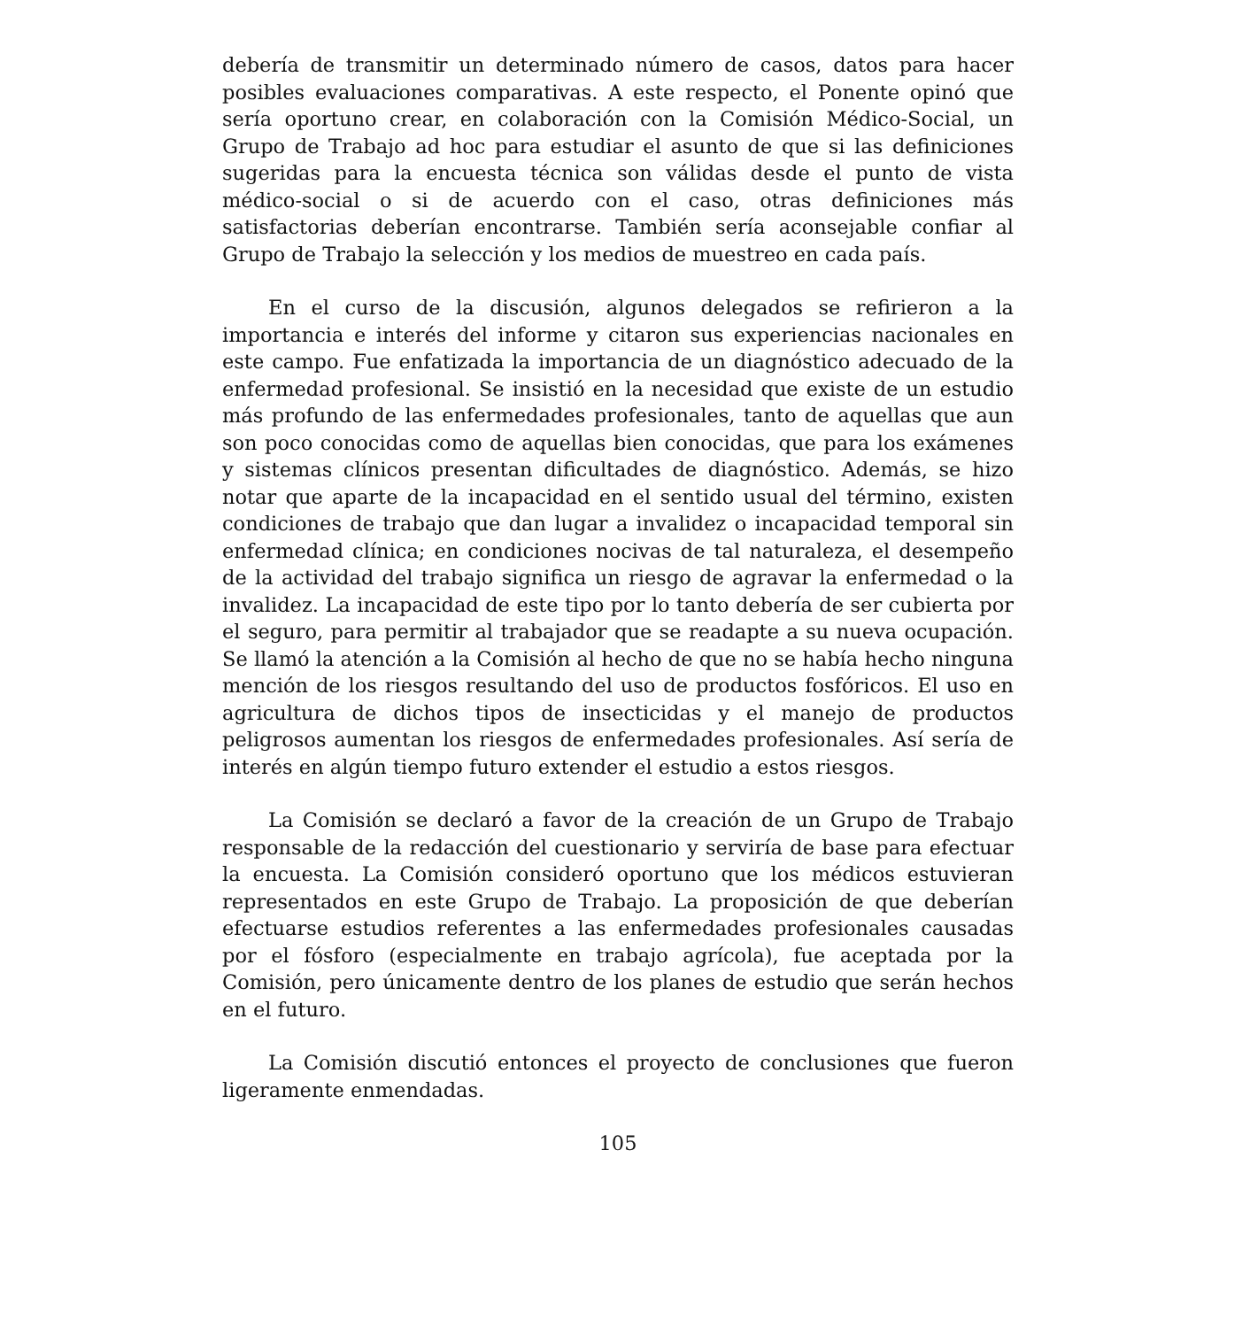debería de transmitir un determinado número de casos, datos para hacer posibles evaluaciones comparativas. A este respecto, el Ponente opinó que sería oportuno crear, en colaboración con la Comisión Médico-Social, un Grupo de Trabajo ad hoc para estudiar el asunto de que si las definiciones sugeridas para la encuesta técnica son válidas desde el punto de vista médico-social o si de acuerdo con el caso, otras definiciones más satisfactorias deberían encontrarse. También sería aconsejable confiar al Grupo de Trabajo la selección y los medios de muestreo en cada país.
En el curso de la discusión, algunos delegados se refirieron a la importancia e interés del informe y citaron sus experiencias nacionales en este campo. Fue enfatizada la importancia de un diagnóstico adecuado de la enfermedad profesional. Se insistió en la necesidad que existe de un estudio más profundo de las enfermedades profesionales, tanto de aquellas que aun son poco conocidas como de aquellas bien conocidas, que para los exámenes y sistemas clínicos presentan dificultades de diagnóstico. Además, se hizo notar que aparte de la incapacidad en el sentido usual del término, existen condiciones de trabajo que dan lugar a invalidez o incapacidad temporal sin enfermedad clínica; en condiciones nocivas de tal naturaleza, el desempeño de la actividad del trabajo significa un riesgo de agravar la enfermedad o la invalidez. La incapacidad de este tipo por lo tanto debería de ser cubierta por el seguro, para permitir al trabajador que se readapte a su nueva ocupación. Se llamó la atención a la Comisión al hecho de que no se había hecho ninguna mención de los riesgos resultando del uso de productos fosfóricos. El uso en agricultura de dichos tipos de insecticidas y el manejo de productos peligrosos aumentan los riesgos de enfermedades profesionales. Así sería de interés en algún tiempo futuro extender el estudio a estos riesgos.
La Comisión se declaró a favor de la creación de un Grupo de Trabajo responsable de la redacción del cuestionario y serviría de base para efectuar la encuesta. La Comisión consideró oportuno que los médicos estuvieran representados en este Grupo de Trabajo. La proposición de que deberían efectuarse estudios referentes a las enfermedades profesionales causadas por el fósforo (especialmente en trabajo agrícola), fue aceptada por la Comisión, pero únicamente dentro de los planes de estudio que serán hechos en el futuro.
La Comisión discutió entonces el proyecto de conclusiones que fueron ligeramente enmendadas.
105